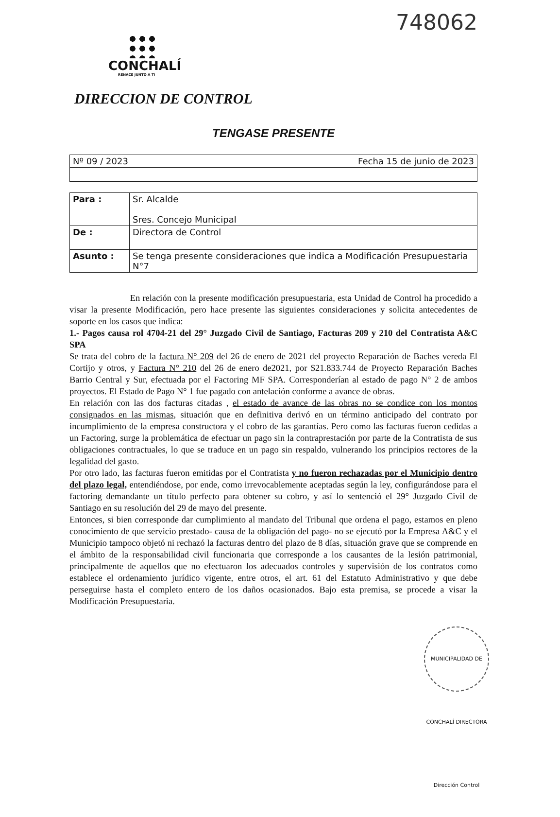748062
CONCHALÍ
RENACE JUNTO A TI
DIRECCION DE CONTROL
TENGASE PRESENTE
| Nº 09 / 2023 | Fecha 15 de junio de 2023 |
| Para : | Sr. Alcalde Sres. Concejo Municipal |
| De : | Directora de Control |
| Asunto : | Se tenga presente consideraciones que indica a Modificación Presupuestaria N°7 |
En relación con la presente modificación presupuestaria, esta Unidad de Control ha procedido a visar la presente Modificación, pero hace presente las siguientes consideraciones y solicita antecedentes de soporte en los casos que indica:
1.- Pagos causa rol 4704-21 del 29° Juzgado Civil de Santiago, Facturas 209 y 210 del Contratista A&C SPA
Se trata del cobro de la factura N° 209 del 26 de enero de 2021 del proyecto Reparación de Baches vereda El Cortijo y otros, y Factura N° 210 del 26 de enero de2021, por $21.833.744 de Proyecto Reparación Baches Barrio Central y Sur, efectuada por el Factoring MF SPA. Corresponderían al estado de pago N° 2 de ambos proyectos. El Estado de Pago N° 1 fue pagado con antelación conforme a avance de obras.
En relación con las dos facturas citadas , el estado de avance de las obras no se condice con los montos consignados en las mismas, situación que en definitiva derivó en un término anticipado del contrato por incumplimiento de la empresa constructora y el cobro de las garantías. Pero como las facturas fueron cedidas a un Factoring, surge la problemática de efectuar un pago sin la contraprestación por parte de la Contratista de sus obligaciones contractuales, lo que se traduce en un pago sin respaldo, vulnerando los principios rectores de la legalidad del gasto.
Por otro lado, las facturas fueron emitidas por el Contratista y no fueron rechazadas por el Municipio dentro del plazo legal, entendiéndose, por ende, como irrevocablemente aceptadas según la ley, configurándose para el factoring demandante un título perfecto para obtener su cobro, y así lo sentenció el 29° Juzgado Civil de Santiago en su resolución del 29 de mayo del presente.
Entonces, si bien corresponde dar cumplimiento al mandato del Tribunal que ordena el pago, estamos en pleno conocimiento de que servicio prestado- causa de la obligación del pago- no se ejecutó por la Empresa A&C y el Municipio tampoco objetó ni rechazó la facturas dentro del plazo de 8 días, situación grave que se comprende en el ámbito de la responsabilidad civil funcionaria que corresponde a los causantes de la lesión patrimonial, principalmente de aquellos que no efectuaron los adecuados controles y supervisión de los contratos como establece el ordenamiento jurídico vigente, entre otros, el art. 61 del Estatuto Administrativo y que debe perseguirse hasta el completo entero de los daños ocasionados. Bajo esta premisa, se procede a visar la Modificación Presupuestaria.
MUNICIPALIDAD DE CONCHALÍ DIRECTORA Dirección Control